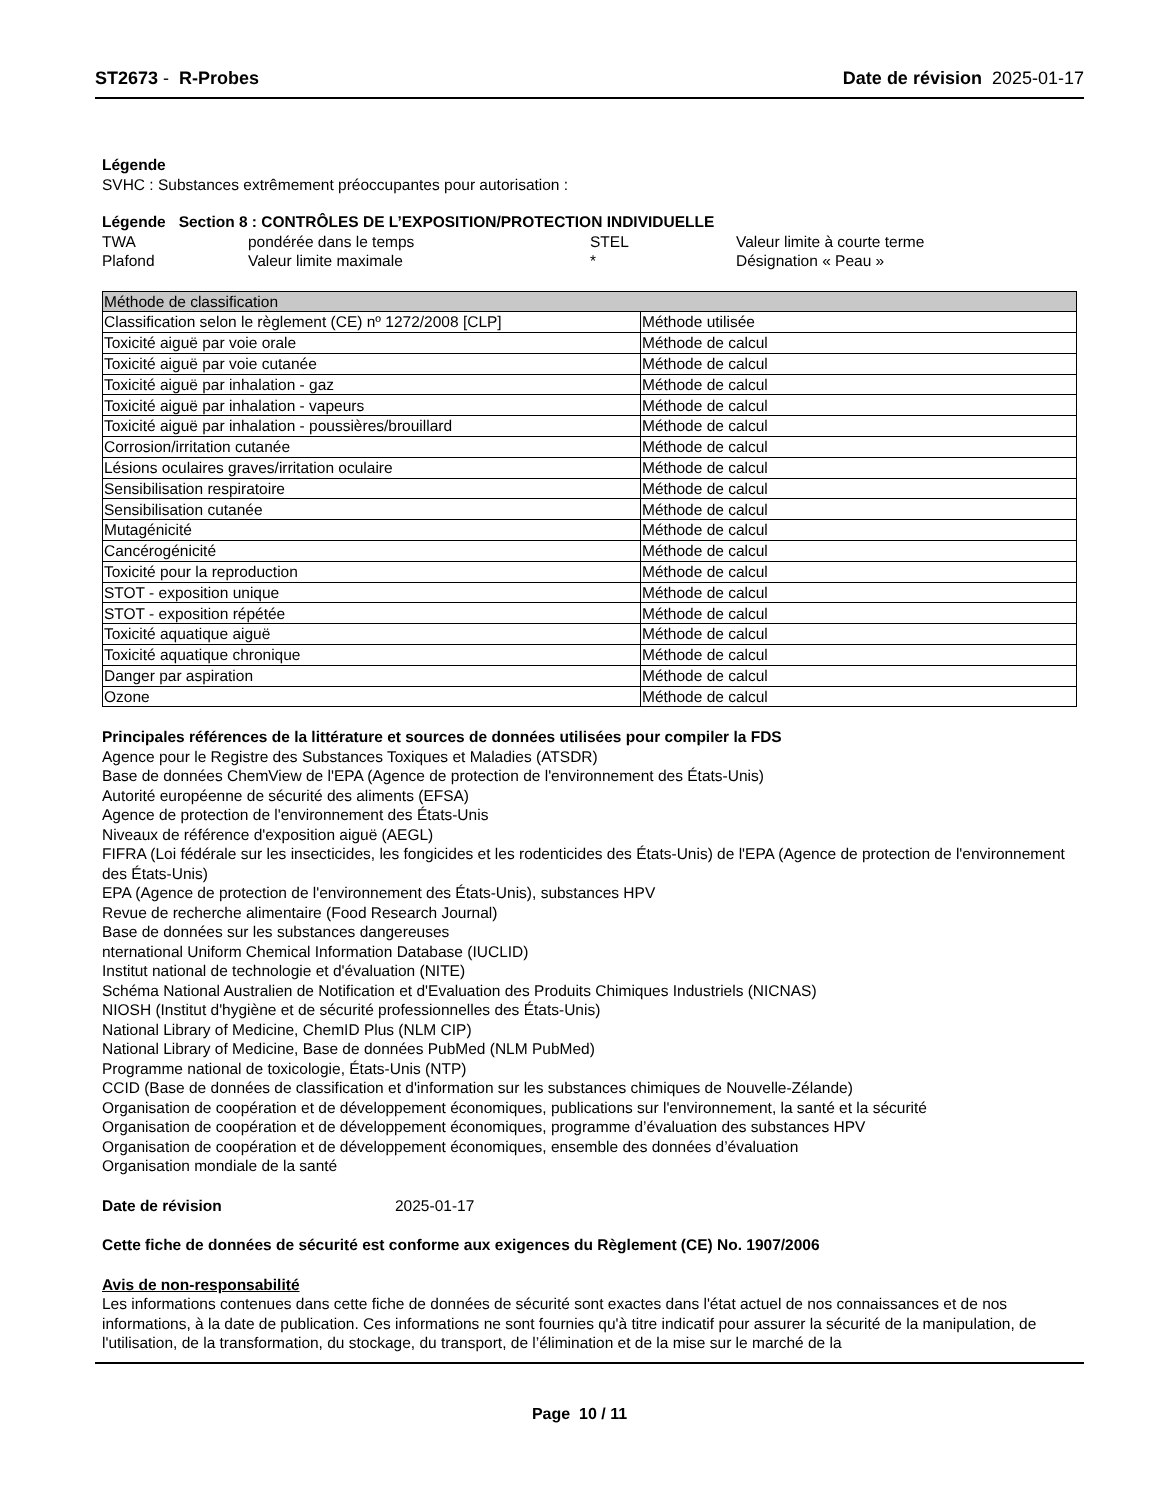ST2673 - R-Probes Date de révision 2025-01-17
Légende
SVHC : Substances extrêmement préoccupantes pour autorisation :
Légende Section 8 : CONTRÔLES DE L’EXPOSITION/PROTECTION INDIVIDUELLE
TWA pondérée dans le temps STEL Valeur limite à courte terme Plafond Valeur limite maximale * Désignation « Peau »
| Méthode de classification | |
| Classification selon le règlement (CE) nº 1272/2008 [CLP] | Méthode utilisée |
| Toxicité aiguë par voie orale | Méthode de calcul |
| Toxicité aiguë par voie cutanée | Méthode de calcul |
| Toxicité aiguë par inhalation - gaz | Méthode de calcul |
| Toxicité aiguë par inhalation - vapeurs | Méthode de calcul |
| Toxicité aiguë par inhalation - poussières/brouillard | Méthode de calcul |
| Corrosion/irritation cutanée | Méthode de calcul |
| Lésions oculaires graves/irritation oculaire | Méthode de calcul |
| Sensibilisation respiratoire | Méthode de calcul |
| Sensibilisation cutanée | Méthode de calcul |
| Mutagénicité | Méthode de calcul |
| Cancérogénicité | Méthode de calcul |
| Toxicité pour la reproduction | Méthode de calcul |
| STOT - exposition unique | Méthode de calcul |
| STOT - exposition répétée | Méthode de calcul |
| Toxicité aquatique aiguë | Méthode de calcul |
| Toxicité aquatique chronique | Méthode de calcul |
| Danger par aspiration | Méthode de calcul |
| Ozone | Méthode de calcul |
Principales références de la littérature et sources de données utilisées pour compiler la FDS
Agence pour le Registre des Substances Toxiques et Maladies (ATSDR)
Base de données ChemView de l'EPA (Agence de protection de l'environnement des États-Unis)
Autorité européenne de sécurité des aliments (EFSA)
Agence de protection de l'environnement des États-Unis
Niveaux de référence d'exposition aiguë (AEGL)
FIFRA (Loi fédérale sur les insecticides, les fongicides et les rodenticides des États-Unis) de l'EPA (Agence de protection de l'environnement des États-Unis)
EPA (Agence de protection de l'environnement des États-Unis), substances HPV
Revue de recherche alimentaire (Food Research Journal)
Base de données sur les substances dangereuses
nternational Uniform Chemical Information Database (IUCLID)
Institut national de technologie et d'évaluation (NITE)
Schéma National Australien de Notification et d'Evaluation des Produits Chimiques Industriels (NICNAS)
NIOSH (Institut d'hygiène et de sécurité professionnelles des États-Unis)
National Library of Medicine, ChemID Plus (NLM CIP)
National Library of Medicine, Base de données PubMed (NLM PubMed)
Programme national de toxicologie, États-Unis (NTP)
CCID (Base de données de classification et d'information sur les substances chimiques de Nouvelle-Zélande)
Organisation de coopération et de développement économiques, publications sur l'environnement, la santé et la sécurité
Organisation de coopération et de développement économiques, programme d’évaluation des substances HPV
Organisation de coopération et de développement économiques, ensemble des données d’évaluation
Organisation mondiale de la santé
Date de révision 2025-01-17
Cette fiche de données de sécurité est conforme aux exigences du Règlement (CE) No. 1907/2006
Avis de non-responsabilité
Les informations contenues dans cette fiche de données de sécurité sont exactes dans l'état actuel de nos connaissances et de nos informations, à la date de publication. Ces informations ne sont fournies qu'à titre indicatif pour assurer la sécurité de la manipulation, de l'utilisation, de la transformation, du stockage, du transport, de l’élimination et de la mise sur le marché de la
Page 10 / 11